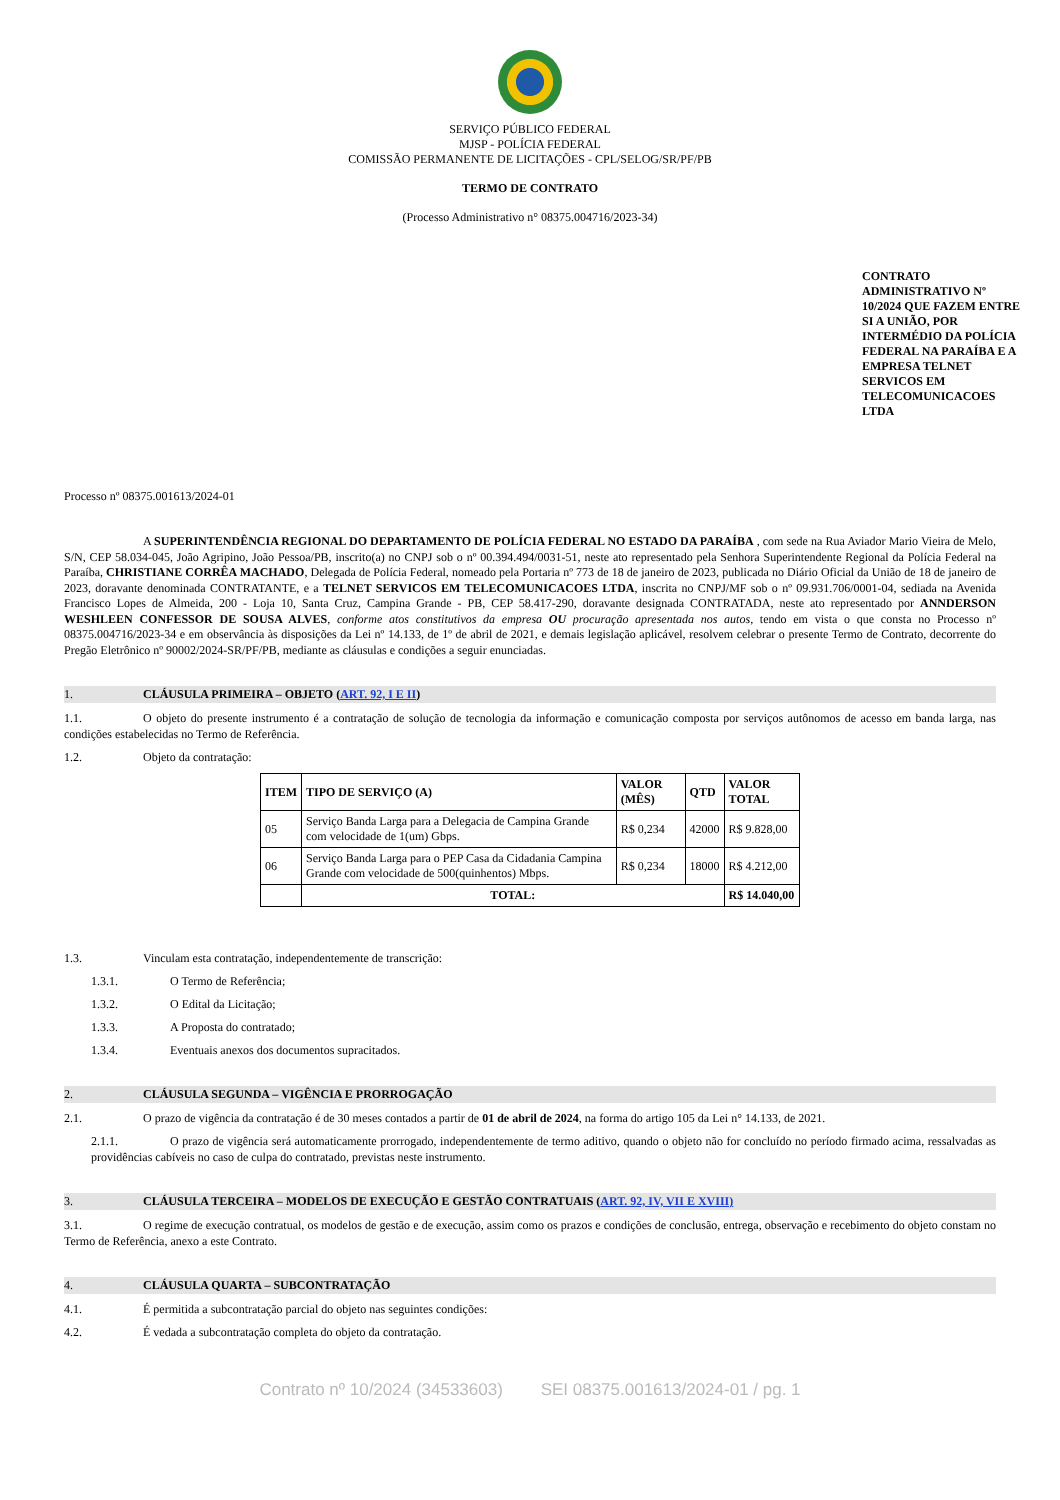SERVIÇO PÚBLICO FEDERAL
MJSP - POLÍCIA FEDERAL
COMISSÃO PERMANENTE DE LICITAÇÕES - CPL/SELOG/SR/PF/PB
TERMO DE CONTRATO
(Processo Administrativo n° 08375.004716/2023-34)
CONTRATO ADMINISTRATIVO Nº 10/2024 QUE FAZEM ENTRE SI A UNIÃO, POR INTERMÉDIO DA POLÍCIA FEDERAL NA PARAÍBA E A EMPRESA TELNET SERVICOS EM TELECOMUNICACOES LTDA
Processo nº 08375.001613/2024-01
A SUPERINTENDÊNCIA REGIONAL DO DEPARTAMENTO DE POLÍCIA FEDERAL NO ESTADO DA PARAÍBA , com sede na Rua Aviador Mario Vieira de Melo, S/N, CEP 58.034-045, João Agripino, João Pessoa/PB, inscrito(a) no CNPJ sob o nº 00.394.494/0031-51, neste ato representado pela Senhora Superintendente Regional da Polícia Federal na Paraíba, CHRISTIANE CORRÊA MACHADO, Delegada de Polícia Federal, nomeado pela Portaria nº 773 de 18 de janeiro de 2023, publicada no Diário Oficial da União de 18 de janeiro de 2023, doravante denominada CONTRATANTE, e a TELNET SERVICOS EM TELECOMUNICACOES LTDA, inscrita no CNPJ/MF sob o nº 09.931.706/0001-04, sediada na Avenida Francisco Lopes de Almeida, 200 - Loja 10, Santa Cruz, Campina Grande - PB, CEP 58.417-290, doravante designada CONTRATADA, neste ato representado por ANNDERSON WESHLEEN CONFESSOR DE SOUSA ALVES, conforme atos constitutivos da empresa OU procuração apresentada nos autos, tendo em vista o que consta no Processo nº 08375.004716/2023-34 e em observância às disposições da Lei nº 14.133, de 1º de abril de 2021, e demais legislação aplicável, resolvem celebrar o presente Termo de Contrato, decorrente do Pregão Eletrônico nº 90002/2024-SR/PF/PB, mediante as cláusulas e condições a seguir enunciadas.
1. CLÁUSULA PRIMEIRA – OBJETO (ART. 92, I E II)
1.1. O objeto do presente instrumento é a contratação de solução de tecnologia da informação e comunicação composta por serviços autônomos de acesso em banda larga, nas condições estabelecidas no Termo de Referência.
1.2. Objeto da contratação:
| ITEM | TIPO DE SERVIÇO (A) | VALOR (MÊS) | QTD | VALOR TOTAL |
| --- | --- | --- | --- | --- |
| 05 | Serviço Banda Larga para a Delegacia de Campina Grande com velocidade de 1(um) Gbps. | R$ 0,234 | 42000 | R$ 9.828,00 |
| 06 | Serviço Banda Larga para o PEP Casa da Cidadania Campina Grande com velocidade de 500(quinhentos) Mbps. | R$ 0,234 | 18000 | R$ 4.212,00 |
| | TOTAL: | | | R$ 14.040,00 |
1.3. Vinculam esta contratação, independentemente de transcrição:
1.3.1. O Termo de Referência;
1.3.2. O Edital da Licitação;
1.3.3. A Proposta do contratado;
1.3.4. Eventuais anexos dos documentos supracitados.
2. CLÁUSULA SEGUNDA – VIGÊNCIA E PRORROGAÇÃO
2.1. O prazo de vigência da contratação é de 30 meses contados a partir de 01 de abril de 2024, na forma do artigo 105 da Lei n° 14.133, de 2021.
2.1.1. O prazo de vigência será automaticamente prorrogado, independentemente de termo aditivo, quando o objeto não for concluído no período firmado acima, ressalvadas as providências cabíveis no caso de culpa do contratado, previstas neste instrumento.
3. CLÁUSULA TERCEIRA – MODELOS DE EXECUÇÃO E GESTÃO CONTRATUAIS (ART. 92, IV, VII E XVIII)
3.1. O regime de execução contratual, os modelos de gestão e de execução, assim como os prazos e condições de conclusão, entrega, observação e recebimento do objeto constam no Termo de Referência, anexo a este Contrato.
4. CLÁUSULA QUARTA – SUBCONTRATAÇÃO
4.1. É permitida a subcontratação parcial do objeto nas seguintes condições:
4.2. É vedada a subcontratação completa do objeto da contratação.
Contrato nº 10/2024 (34533603) SEI 08375.001613/2024-01 / pg. 1